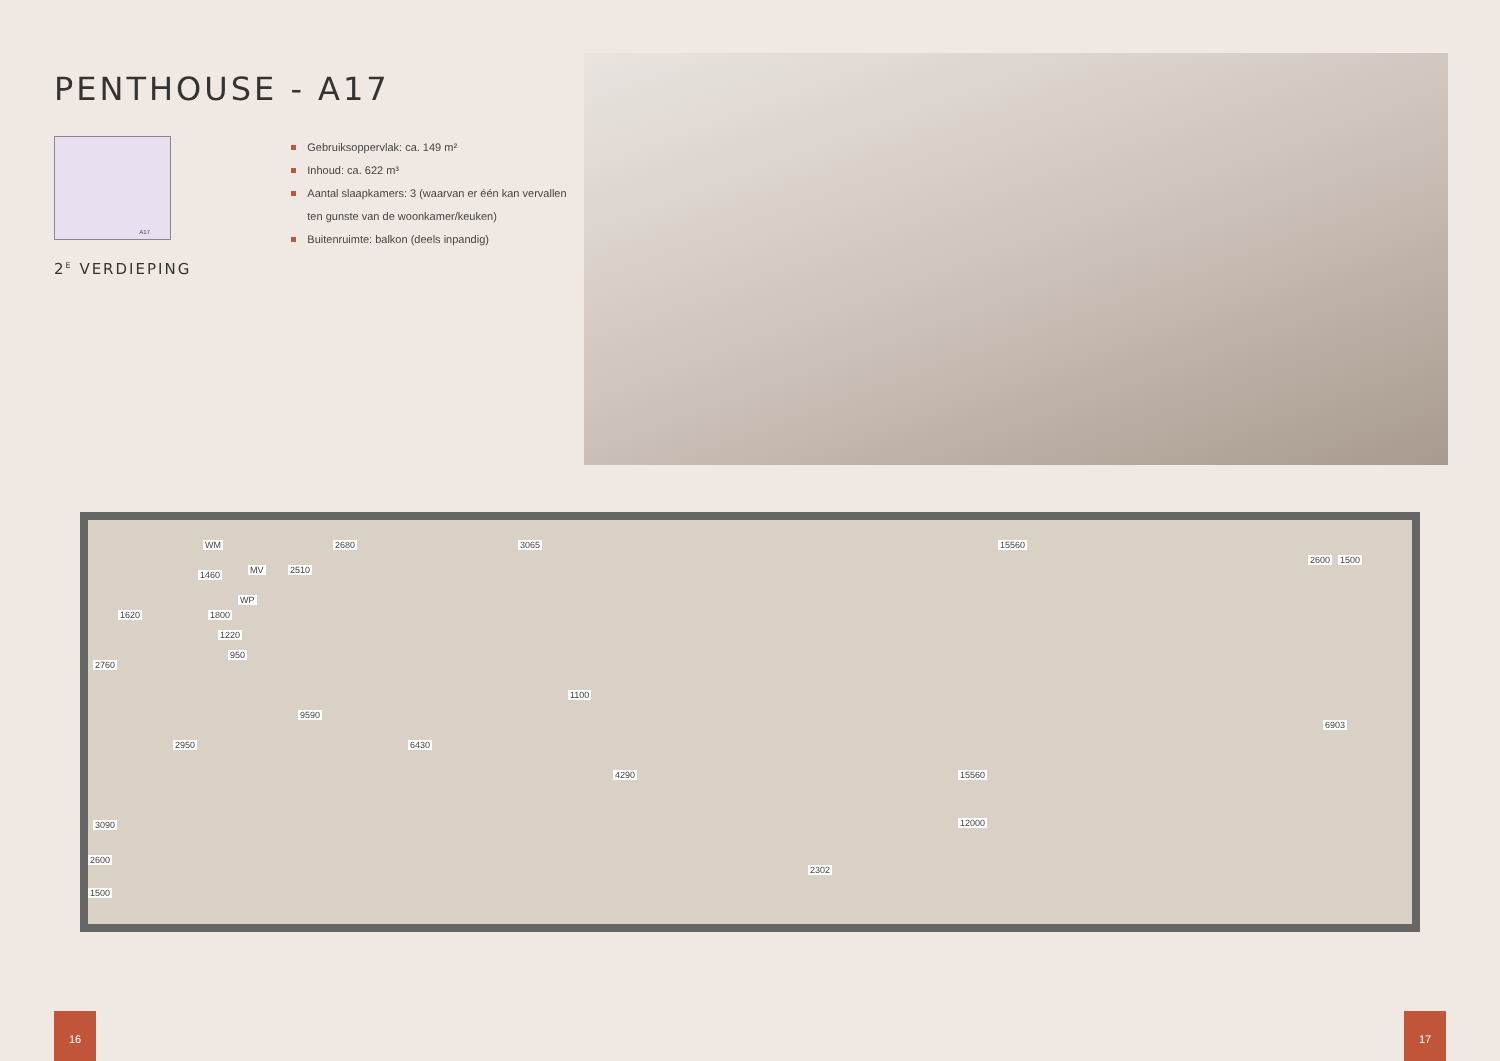PENTHOUSE - A17
A17
2<sup>E</sup> VERDIEPING
Gebruiksoppervlak: ca. 149 m²
Inhoud: ca. 622 m³
Aantal slaapkamers: 3 (waarvan er één kan vervallen
ten gunste van de woonkamer/keuken)
Buitenruimte: balkon (deels inpandig)
1620 1800
1460
1220
950
2510
2680 3065 15560
2760
9590
1100
2950 6430
4290 15560
3090
2600
1500
12000
2302
6903
2600 1500
WM
MV
WP
16 17